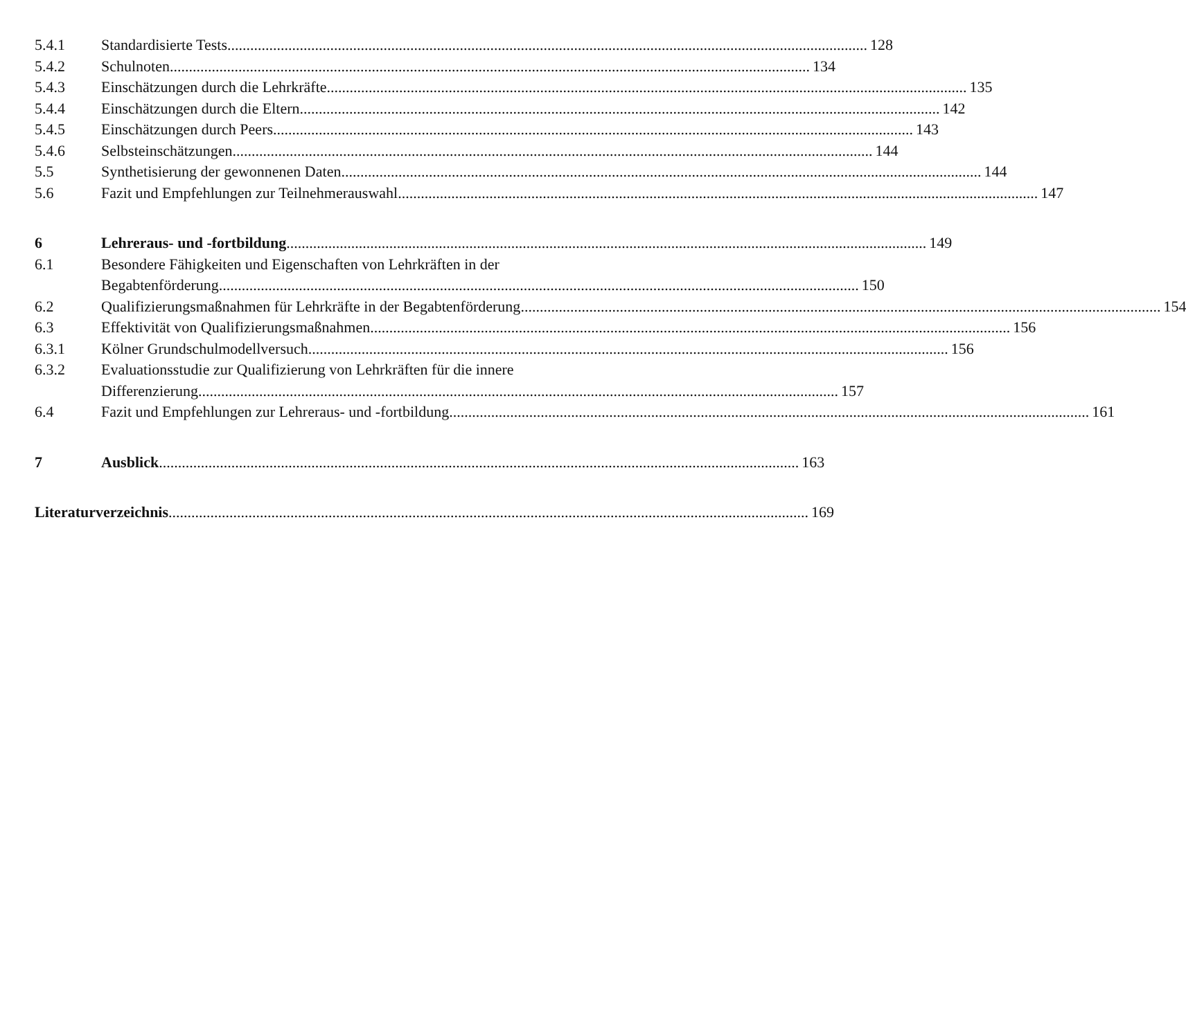5.4.1 Standardisierte Tests 128
5.4.2 Schulnoten 134
5.4.3 Einschätzungen durch die Lehrkräfte 135
5.4.4 Einschätzungen durch die Eltern 142
5.4.5 Einschätzungen durch Peers 143
5.4.6 Selbsteinschätzungen 144
5.5 Synthetisierung der gewonnenen Daten 144
5.6 Fazit und Empfehlungen zur Teilnehmerauswahl 147
6 Lehreraus- und -fortbildung 149
6.1 Besondere Fähigkeiten und Eigenschaften von Lehrkräften in der
Begabtenförderung 150
6.2 Qualifizierungsmaßnahmen für Lehrkräfte in der Begabtenförderung 154
6.3 Effektivität von Qualifizierungsmaßnahmen 156
6.3.1 Kölner Grundschulmodellversuch 156
6.3.2 Evaluationsstudie zur Qualifizierung von Lehrkräften für die innere
Differenzierung 157
6.4 Fazit und Empfehlungen zur Lehreraus- und -fortbildung 161
7 Ausblick 163
Literaturverzeichnis 169